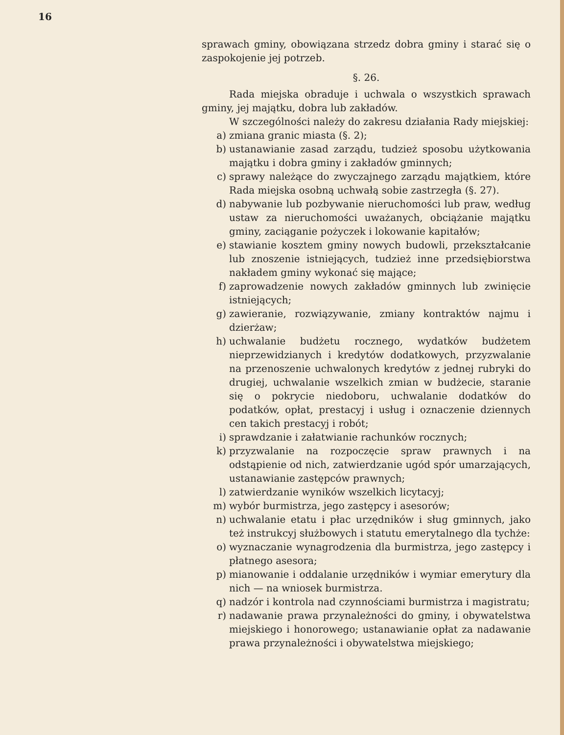16
sprawach gminy, obowiązana strzedz dobra gminy i starać się o zaspokojenie jej potrzeb.
§. 26.
Rada miejska obraduje i uchwala o wszystkich sprawach gminy, jej majątku, dobra lub zakładów.
W szczególności należy do zakresu działania Rady miejskiej:
a) zmiana granic miasta (§. 2);
b) ustanawianie zasad zarządu, tudzież sposobu użytkowania majątku i dobra gminy i zakładów gminnych;
c) sprawy należące do zwyczajnego zarządu majątkiem, które Rada miejska osobną uchwałą sobie zastrzegła (§. 27).
d) nabywanie lub pozbywanie nieruchomości lub praw, według ustaw za nieruchomości uważanych, obciążanie majątku gminy, zaciąganie pożyczek i lokowanie kapitałów;
e) stawianie kosztem gminy nowych budowli, przekształcanie lub znoszenie istniejących, tudzież inne przedsiębiorstwa nakładem gminy wykonać się mające;
f) zaprowadzenie nowych zakładów gminnych lub zwinięcie istniejących;
g) zawieranie, rozwiązywanie, zmiany kontraktów najmu i dzierżaw;
h) uchwalanie budżetu rocznego, wydatków budżetem nieprzewidzianych i kredytów dodatkowych, przyzwalanie na przenoszenie uchwalonych kredytów z jednej rubryki do drugiej, uchwalanie wszelkich zmian w budżecie, staranie się o pokrycie niedoboru, uchwalanie dodatków do podatków, opłat, prestacyj i usług i oznaczenie dziennych cen takich prestacyj i robót;
i) sprawdzanie i załatwianie rachunków rocznych;
k) przyzwalanie na rozpoczęcie spraw prawnych i na odstąpienie od nich, zatwierdzanie ugód spór umarzających, ustanawianie zastępców prawnych;
l) zatwierdzanie wyników wszelkich licytacyj;
m) wybór burmistrza, jego zastępcy i asesorów;
n) uchwalanie etatu i płac urzędników i sług gminnych, jako też instrukcyj służbowych i statutu emerytalnego dla tychże:
o) wyznaczanie wynagrodzenia dla burmistrza, jego zastępcy i płatnego asesora;
p) mianowanie i oddalanie urzędników i wymiar emerytury dla nich — na wniosek burmistrza.
q) nadzór i kontrola nad czynnościami burmistrza i magistratu;
r) nadawanie prawa przynależności do gminy, i obywatelstwa miejskiego i honorowego; ustanawianie opłat za nadawanie prawa przynależności i obywatelstwa miejskiego;